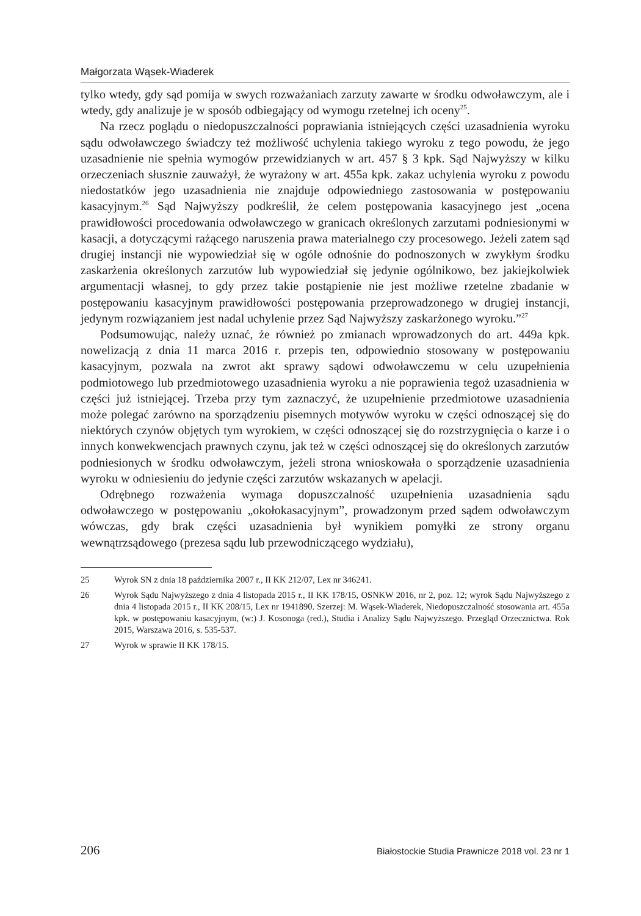Małgorzata Wąsek-Wiaderek
tylko wtedy, gdy sąd pomija w swych rozważaniach zarzuty zawarte w środku odwoławczym, ale i wtedy, gdy analizuje je w sposób odbiegający od wymogu rzetelnej ich oceny<sup>25</sup>.
Na rzecz poglądu o niedopuszczalności poprawiania istniejących części uzasadnienia wyroku sądu odwoławczego świadczy też możliwość uchylenia takiego wyroku z tego powodu, że jego uzasadnienie nie spełnia wymogów przewidzianych w art. 457 § 3 kpk. Sąd Najwyższy w kilku orzeczeniach słusznie zauważył, że wyrażony w art. 455a kpk. zakaz uchylenia wyroku z powodu niedostatków jego uzasadnienia nie znajduje odpowiedniego zastosowania w postępowaniu kasacyjnym.<sup>26</sup> Sąd Najwyższy podkreślił, że celem postępowania kasacyjnego jest „ocena prawidłowości procedowania odwoławczego w granicach określonych zarzutami podniesionymi w kasacji, a dotyczącymi rażącego naruszenia prawa materialnego czy procesowego. Jeżeli zatem sąd drugiej instancji nie wypowiedział się w ogóle odnośnie do podnoszonych w zwykłym środku zaskarżenia określonych zarzutów lub wypowiedział się jedynie ogólnikowo, bez jakiejkolwiek argumentacji własnej, to gdy przez takie postąpienie nie jest możliwe rzetelne zbadanie w postępowaniu kasacyjnym prawidłowości postępowania przeprowadzonego w drugiej instancji, jedynym rozwiązaniem jest nadal uchylenie przez Sąd Najwyższy zaskarżonego wyroku.”<sup>27</sup>
Podsumowując, należy uznać, że również po zmianach wprowadzonych do art. 449a kpk. nowelizacją z dnia 11 marca 2016 r. przepis ten, odpowiednio stosowany w postępowaniu kasacyjnym, pozwala na zwrot akt sprawy sądowi odwoławczemu w celu uzupełnienia podmiotowego lub przedmiotowego uzasadnienia wyroku a nie poprawienia tegoż uzasadnienia w części już istniejącej. Trzeba przy tym zaznaczyć, że uzupełnienie przedmiotowe uzasadnienia może polegać zarówno na sporządzeniu pisemnych motywów wyroku w części odnoszącej się do niektórych czynów objętych tym wyrokiem, w części odnoszącej się do rozstrzygnięcia o karze i o innych konwekwencjach prawnych czynu, jak też w części odnoszącej się do określonych zarzutów podniesionych w środku odwoławczym, jeżeli strona wnioskowała o sporządzenie uzasadnienia wyroku w odniesieniu do jedynie części zarzutów wskazanych w apelacji.
Odrębnego rozważenia wymaga dopuszczalność uzupełnienia uzasadnienia sądu odwoławczego w postępowaniu „okołokasacyjnym”, prowadzonym przed sądem odwoławczym wówczas, gdy brak części uzasadnienia był wynikiem pomyłki ze strony organu wewnątrzsądowego (prezesa sądu lub przewodniczącego wydziału),
25 Wyrok SN z dnia 18 października 2007 r., II KK 212/07, Lex nr 346241.
26 Wyrok Sądu Najwyższego z dnia 4 listopada 2015 r., II KK 178/15, OSNKW 2016, nr 2, poz. 12; wyrok Sądu Najwyższego z dnia 4 listopada 2015 r., II KK 208/15, Lex nr 1941890. Szerzej: M. Wąsek-Wiaderek, Niedopuszczalność stosowania art. 455a kpk. w postępowaniu kasacyjnym, (w:) J. Kosonoga (red.), Studia i Analizy Sądu Najwyższego. Przegląd Orzecznictwa. Rok 2015, Warszawa 2016, s. 535-537.
27 Wyrok w sprawie II KK 178/15.
206 Białostockie Studia Prawnicze 2018 vol. 23 nr 1